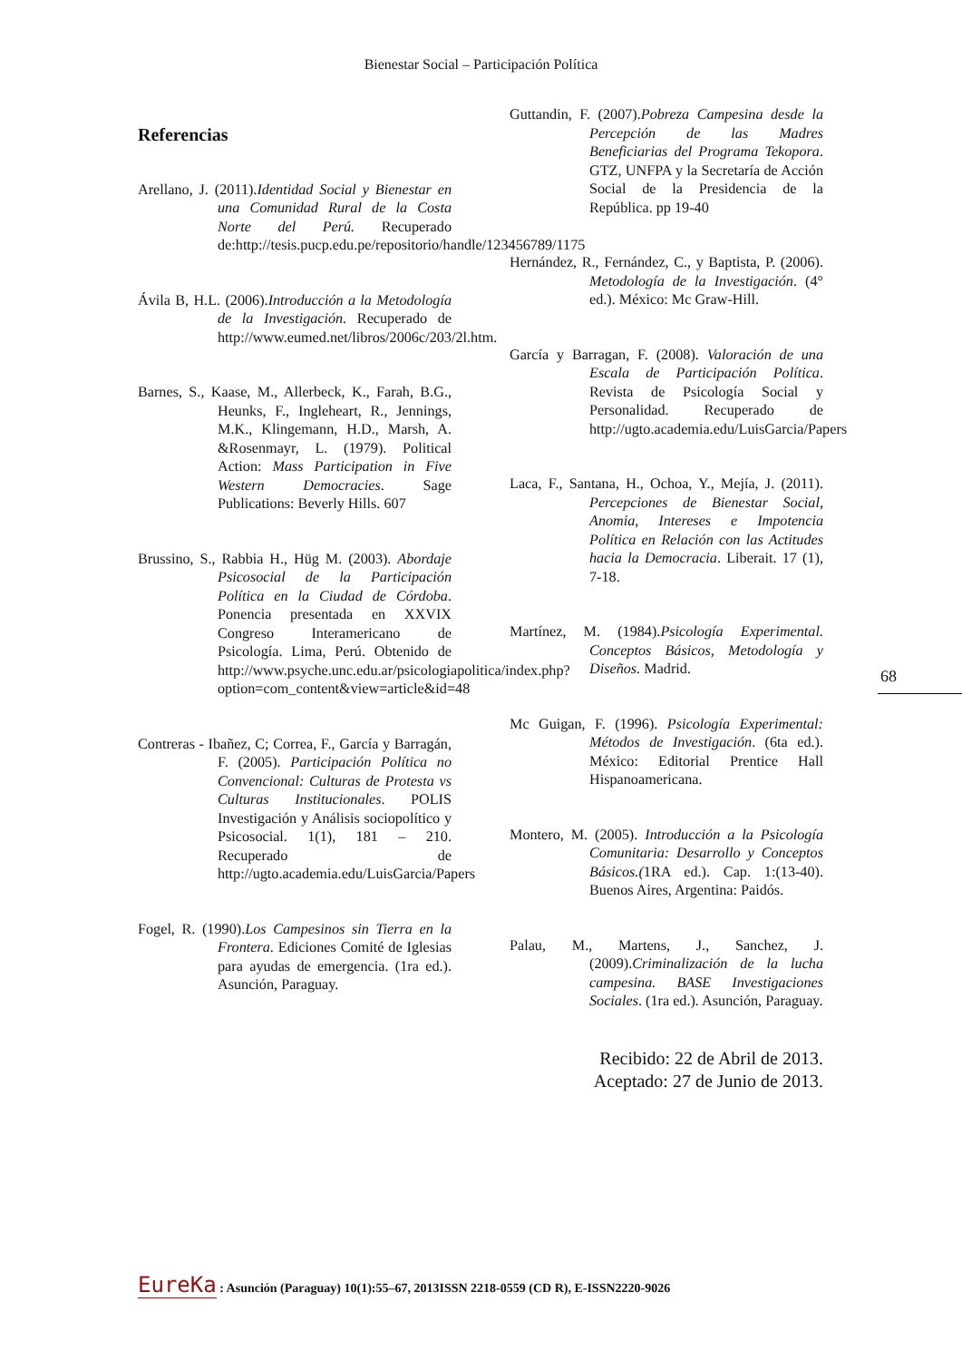Bienestar Social – Participación Política
Referencias
Arellano, J. (2011).Identidad Social y Bienestar en una Comunidad Rural de la Costa Norte del Perú. Recuperado de:http://tesis.pucp.edu.pe/repositorio/handle/123456789/1175
Ávila B, H.L. (2006).Introducción a la Metodología de la Investigación. Recuperado de http://www.eumed.net/libros/2006c/203/2l.htm.
Barnes, S., Kaase, M., Allerbeck, K., Farah, B.G., Heunks, F., Ingleheart, R., Jennings, M.K., Klingemann, H.D., Marsh, A. &Rosenmayr, L. (1979). Political Action: Mass Participation in Five Western Democracies. Sage Publications: Beverly Hills. 607
Brussino, S., Rabbia H., Hüg M. (2003). Abordaje Psicosocial de la Participación Política en la Ciudad de Córdoba. Ponencia presentada en XXVIX Congreso Interamericano de Psicología. Lima, Perú. Obtenido de http://www.psyche.unc.edu.ar/psicologiapolitica/index.php?option=com_content&view=article&id=48
Contreras - Ibañez, C; Correa, F., García y Barragán, F. (2005). Participación Política no Convencional: Culturas de Protesta vs Culturas Institucionales. POLIS Investigación y Análisis sociopolítico y Psicosocial. 1(1), 181 – 210. Recuperado de http://ugto.academia.edu/LuisGarcia/Papers
Fogel, R. (1990).Los Campesinos sin Tierra en la Frontera. Ediciones Comité de Iglesias para ayudas de emergencia. (1ra ed.). Asunción, Paraguay.
Guttandin, F. (2007).Pobreza Campesina desde la Percepción de las Madres Beneficiarias del Programa Tekopora. GTZ, UNFPA y la Secretaría de Acción Social de la Presidencia de la República. pp 19-40
Hernández, R., Fernández, C., y Baptista, P. (2006). Metodología de la Investigación. (4° ed.). México: Mc Graw-Hill.
García y Barragan, F. (2008). Valoración de una Escala de Participación Política. Revista de Psicología Social y Personalidad. Recuperado de http://ugto.academia.edu/LuisGarcia/Papers
Laca, F., Santana, H., Ochoa, Y., Mejía, J. (2011). Percepciones de Bienestar Social, Anomia, Intereses e Impotencia Política en Relación con las Actitudes hacia la Democracia. Liberait. 17 (1), 7-18.
Martínez, M. (1984).Psicología Experimental. Conceptos Básicos, Metodología y Diseños. Madrid.
Mc Guigan, F. (1996). Psicología Experimental: Métodos de Investigación. (6ta ed.). México: Editorial Prentice Hall Hispanoamericana.
Montero, M. (2005). Introducción a la Psicología Comunitaria: Desarrollo y Conceptos Básicos.(1RA ed.). Cap. 1:(13-40). Buenos Aires, Argentina: Paidós.
Palau, M., Martens, J., Sanchez, J. (2009).Criminalización de la lucha campesina. BASE Investigaciones Sociales. (1ra ed.). Asunción, Paraguay.
Recibido: 22 de Abril de 2013.
Aceptado: 27 de Junio de 2013.
68
EureKa : Asunción (Paraguay) 10(1):55–67, 2013ISSN 2218-0559 (CD R), E-ISSN2220-9026